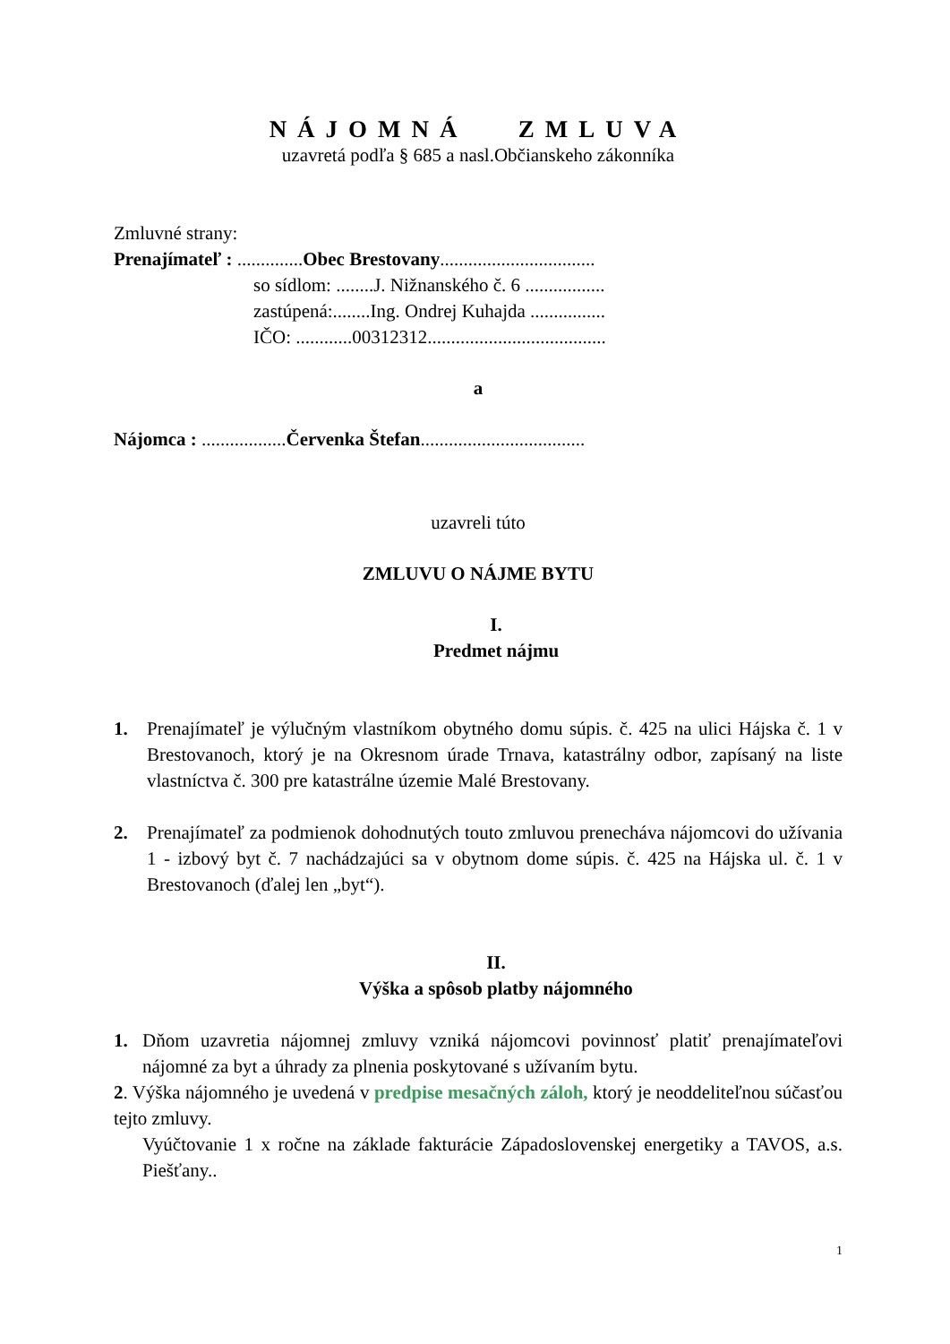NÁJOMNÁ ZMLUVA
uzavretá podľa § 685 a nasl.Občianskeho zákonníka
Zmluvné strany:
Prenajímateľ : ..............Obec Brestovany.................................
so sídlom: ........J. Nižnanského č. 6 .................
zastúpená:........Ing. Ondrej Kuhajda ................
IČO: ............00312312......................................
a
Nájomca : ..................Červenka Štefan...................................
uzavreli túto
ZMLUVU O NÁJME BYTU
I.
Predmet nájmu
1. Prenajímateľ je výlučným vlastníkom obytného domu súpis. č. 425 na ulici Hájska č. 1 v Brestovanoch, ktorý je na Okresnom úrade Trnava, katastrálny odbor, zapísaný na liste vlastníctva č. 300 pre katastrálne územie Malé Brestovany.
2. Prenajímateľ za podmienok dohodnutých touto zmluvou prenecháva nájomcovi do užívania 1 - izbový byt č. 7 nachádzajúci sa v obytnom dome súpis. č. 425 na Hájska ul. č. 1 v Brestovanoch (ďalej len „byt“).
II.
Výška a spôsob platby nájomného
1. Dňom uzavretia nájomnej zmluvy vzniká nájomcovi povinnosť platiť prenajímateľovi nájomné za byt a úhrady za plnenia poskytované s užívaním bytu.
2. Výška nájomného je uvedená v predpise mesačných záloh, ktorý je neoddeliteľnou súčasťou tejto zmluvy.
Vyúčtovanie 1 x ročne na základe fakturácie Západoslovenskej energetiky a TAVOS, a.s. Piešťany..
1